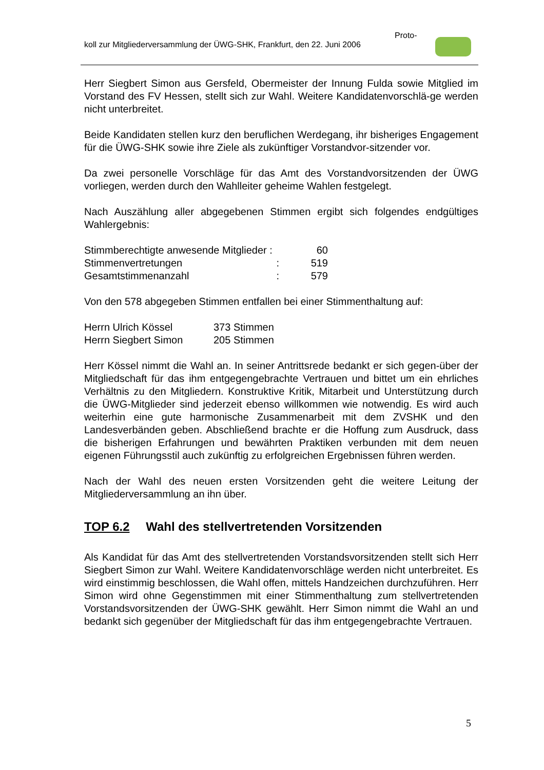Proto-
koll zur Mitgliederversammlung der ÜWG-SHK, Frankfurt, den 22. Juni 2006
Herr Siegbert Simon aus Gersfeld, Obermeister der Innung Fulda sowie Mitglied im Vorstand des FV Hessen, stellt sich zur Wahl. Weitere Kandidatenvorschlä-ge werden nicht unterbreitet.
Beide Kandidaten stellen kurz den beruflichen Werdegang, ihr bisheriges Engagement für die ÜWG-SHK sowie ihre Ziele als zukünftiger Vorstandvor-sitzender vor.
Da zwei personelle Vorschläge für das Amt des Vorstandvorsitzenden der ÜWG vorliegen, werden durch den Wahlleiter geheime Wahlen festgelegt.
Nach Auszählung aller abgegebenen Stimmen ergibt sich folgendes endgültiges Wahlergebnis:
| Stimmberechtigte anwesende Mitglieder : | 60 |
| Stimmenvertretungen : | 519 |
| Gesamtstimmenanzahl : | 579 |
Von den 578 abgegeben Stimmen entfallen bei einer Stimmenthaltung auf:
| Herrn Ulrich Kössel | 373 Stimmen |
| Herrn Siegbert Simon | 205 Stimmen |
Herr Kössel nimmt die Wahl an. In seiner Antrittsrede bedankt er sich gegen-über der Mitgliedschaft für das ihm entgegengebrachte Vertrauen und bittet um ein ehrliches Verhältnis zu den Mitgliedern. Konstruktive Kritik, Mitarbeit und Unterstützung durch die ÜWG-Mitglieder sind jederzeit ebenso willkommen wie notwendig. Es wird auch weiterhin eine gute harmonische Zusammenarbeit mit dem ZVSHK und den Landesverbänden geben. Abschließend brachte er die Hoffung zum Ausdruck, dass die bisherigen Erfahrungen und bewährten Praktiken verbunden mit dem neuen eigenen Führungsstil auch zukünftig zu erfolgreichen Ergebnissen führen werden.
Nach der Wahl des neuen ersten Vorsitzenden geht die weitere Leitung der Mitgliederversammlung an ihn über.
TOP 6.2 Wahl des stellvertretenden Vorsitzenden
Als Kandidat für das Amt des stellvertretenden Vorstandsvorsitzenden stellt sich Herr Siegbert Simon zur Wahl. Weitere Kandidatenvorschläge werden nicht unterbreitet. Es wird einstimmig beschlossen, die Wahl offen, mittels Handzeichen durchzuführen. Herr Simon wird ohne Gegenstimmen mit einer Stimmenthaltung zum stellvertretenden Vorstandsvorsitzenden der ÜWG-SHK gewählt. Herr Simon nimmt die Wahl an und bedankt sich gegenüber der Mitgliedschaft für das ihm entgegengebrachte Vertrauen.
5